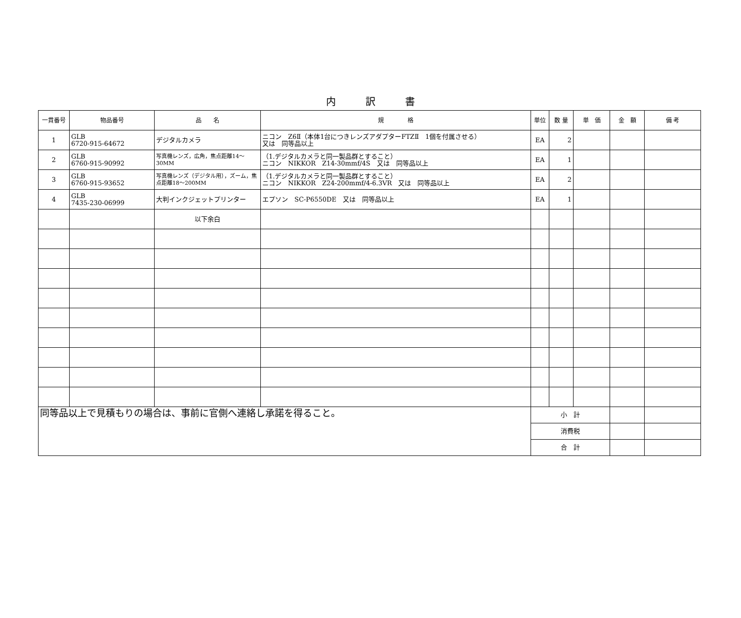内訳書
| 一貫番号 | 物品番号 | 品 名 | 規 格 | 単位 | 数 量 | 単 価 | 金 額 | 備 考 |
| --- | --- | --- | --- | --- | --- | --- | --- | --- |
| 1 | GLB 6720-915-64672 | デジタルカメラ | ニコン Z6Ⅱ（本体1台につきレンズアダプターFTZⅡ 1個を付属させる） 又は 同等品以上 | EA | 2 | | | |
| 2 | GLB 6760-915-90992 | 写真機レンズ，広角，焦点距離14～30MM | （1.デジタルカメラと同一製品群とすること） ニコン NIKKOR Z14-30mmf/4S 又は 同等品以上 | EA | 1 | | | |
| 3 | GLB 6760-915-93652 | 写真機レンズ（デジタル用），ズーム，焦点距離18～200MM | （1.デジタルカメラと同一製品群とすること） ニコン NIKKOR Z24-200mmf/4-6.3VR 又は 同等品以上 | EA | 2 | | | |
| 4 | GLB 7435-230-06999 | 大判インクジェットプリンター | エプソン SC-P6550DE 又は 同等品以上 | EA | 1 | | | |
| | | 以下余白 | | | | | | |
| 同等品以上で見積もりの場合は、事前に官側へ連絡し承諾を得ること。 | | | | 小 計 | | | | |
| | | | | 消費税 | | | | |
| | | | | 合 計 | | | | |